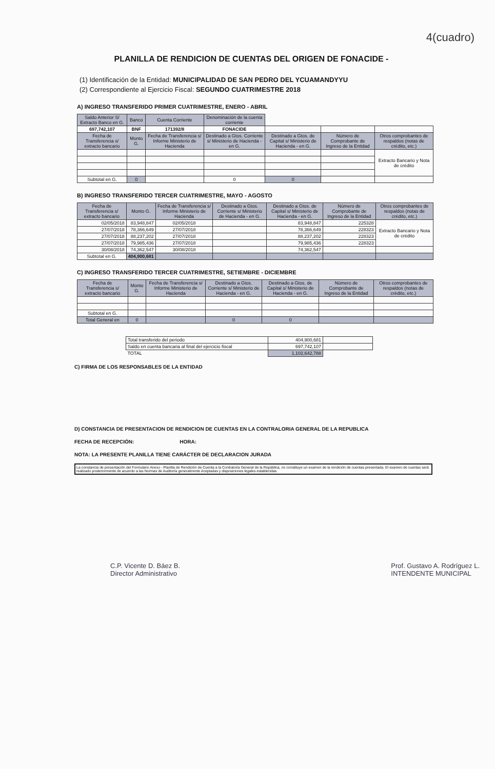4(cuadro)
PLANILLA DE RENDICION DE CUENTAS DEL ORIGEN DE FONACIDE -
(1) Identificación de la Entidad: MUNICIPALIDAD DE SAN PEDRO DEL YCUAMANDYYU
(2) Correspondiente al Ejercicio Fiscal: SEGUNDO CUATRIMESTRE 2018
A) INGRESO TRANSFERIDO PRIMER CUATRIMESTRE, ENERO - ABRIL
| Saldo Anterior S/ Extracto Banco en G. | Banco | Cuenta Corriente | Denominación de la cuenta corriente | | | |
| 697,742,107 | BNF | 171392/8 | FONACIDE | | | |
| Fecha de Transferencia s/ extracto bancario | Monto G. | Fecha de Transferencia s/ Informe Ministerio de Hacienda | Destinado a Gtos. Corriente s/ Ministerio de Hacienda - en G. | Destinado a Gtos. de Capital s/ Ministerio de Hacienda - en G. | Número de Comprobante de Ingreso de la Entidad | Otros comprobantes de respaldos (notas de crédito, etc.) |
| | | | | | | Extracto Bancario y Nota de crédito |
| Subtotal en G. | 0 | | 0 | 0 | | |
B) INGRESO TRANSFERIDO TERCER CUATRIMESTRE, MAYO - AGOSTO
| Fecha de Transferencia s/ extracto bancario | Monto G. | Fecha de Transferencia s/ Informe Ministerio de Hacienda | Destinado a Gtos. Corriente s/ Ministerio de Hacienda - en G. | Destinado a Gtos. de Capital s/ Ministerio de Hacienda - en G. | Número de Comprobante de Ingreso de la Entidad | Otros comprobantes de respaldos (notas de crédito, etc.) |
| --- | --- | --- | --- | --- | --- | --- |
| 02/05/2018 | 83,948,847 | 02/05/2018 | | 83,948,847 | 225328 | Extracto Bancario y Nota de crédito |
| 27/07/2018 | 78,366,649 | 27/07/2018 | | 78,366,649 | 228323 | |
| 27/07/2018 | 88,237,202 | 27/07/2018 | | 88,237,202 | 228323 | |
| 27/07/2018 | 79,985,436 | 27/07/2018 | | 79,985,436 | 228323 | |
| 30/08/2018 | 74,362,547 | 30/08/2018 | | 74,362,547 | | |
| Subtotal en G. | 404,900,681 | | | | | |
C) INGRESO TRANSFERIDO TERCER CUATRIMESTRE, SETIEMBRE - DICIEMBRE
| Fecha de Transferencia s/ extracto bancario | Monto G. | Fecha de Transferencia s/ Informe Ministerio de Hacienda | Destinado a Gtos. Corriente s/ Ministerio de Hacienda - en G. | Destinado a Gtos. de Capital s/ Ministerio de Hacienda - en G. | Número de Comprobante de Ingreso de la Entidad | Otros comprobantes de respaldos (notas de crédito, etc.) |
| --- | --- | --- | --- | --- | --- | --- |
| Subtotal en G. | | | | | | |
| Total General en | 0 | | 0 | 0 | | |
| Total transferido del periodo | 404,900,681 | |
| Saldo en cuenta bancaria al final del ejercicio fiscal | 697,742,107 | |
| TOTAL | 1,102,642,788 | |
C) FIRMA DE LOS RESPONSABLES DE LA ENTIDAD
D) CONSTANCIA DE PRESENTACION DE RENDICION DE CUENTAS EN LA CONTRALORIA GENERAL DE LA REPUBLICA
FECHA DE RECEPCIÓN: HORA:
NOTA: LA PRESENTE PLANILLA TIENE CARÁCTER DE DECLARACION JURADA
La constancia de presentación del Formulario Anexo - Planilla de Rendición de Cuenta a la Contraloría General de la República, no constituye un examen de la rendición de cuentas presentada. El examen de cuentas será realizado posteriormente de acuerdo a las Normas de Auditoría generalmente Aceptadas y disposiciones legales establecidas
C.P. Vicente D. Báez B.
Director Administrativo
Prof. Gustavo A. Rodríguez L.
INTENDENTE MUNICIPAL